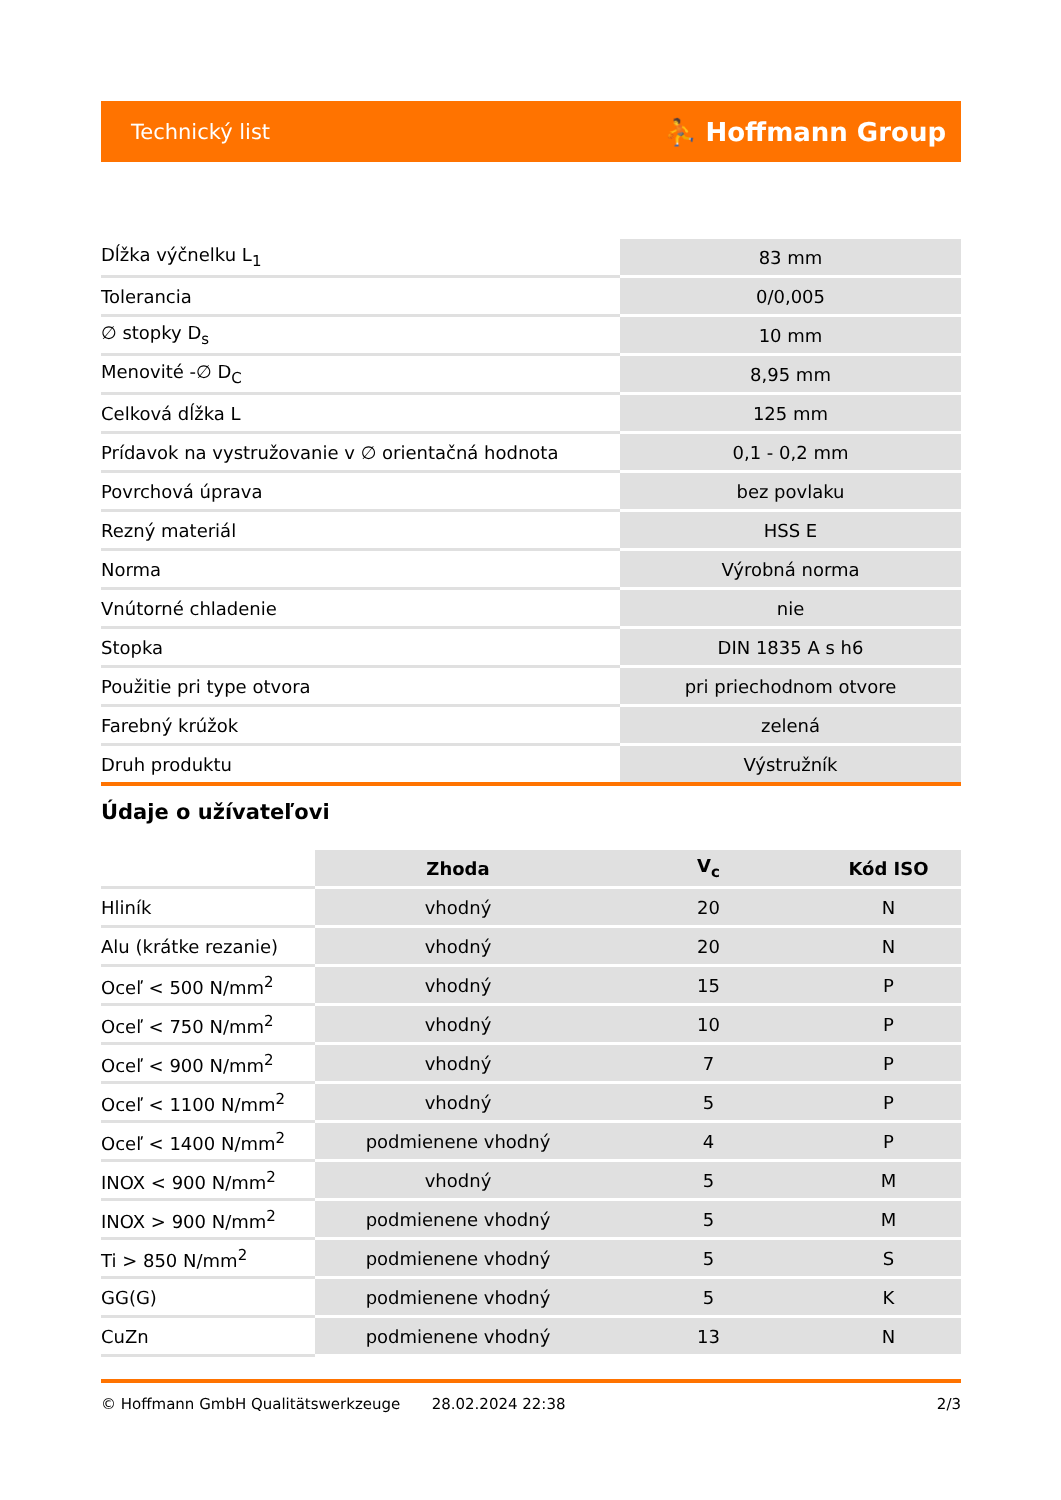Technický list ⛹ Hoffmann Group
| Dĺžka výčnelku L<sub>1</sub> | 83 mm |
| Tolerancia | 0/0,005 |
| ∅ stopky D<sub>s</sub> | 10 mm |
| Menovité -∅ D<sub>C</sub> | 8,95 mm |
| Celková dĺžka L | 125 mm |
| Prídavok na vystružovanie v ∅ orientačná hodnota | 0,1 - 0,2 mm |
| Povrchová úprava | bez povlaku |
| Rezný materiál | HSS E |
| Norma | Výrobná norma |
| Vnútorné chladenie | nie |
| Stopka | DIN 1835 A s h6 |
| Použitie pri type otvora | pri priechodnom otvore |
| Farebný krúžok | zelená |
| Druh produktu | Výstružník |
Údaje o užívateľovi
| | Zhoda | V<sub>c</sub> | Kód ISO |
| Hliník | vhodný | 20 | N |
| Alu (krátke rezanie) | vhodný | 20 | N |
| Oceľ < 500 N/mm<sup>2</sup> | vhodný | 15 | P |
| Oceľ < 750 N/mm<sup>2</sup> | vhodný | 10 | P |
| Oceľ < 900 N/mm<sup>2</sup> | vhodný | 7 | P |
| Oceľ < 1100 N/mm<sup>2</sup> | vhodný | 5 | P |
| Oceľ < 1400 N/mm<sup>2</sup> | podmienene vhodný | 4 | P |
| INOX < 900 N/mm<sup>2</sup> | vhodný | 5 | M |
| INOX > 900 N/mm<sup>2</sup> | podmienene vhodný | 5 | M |
| Ti > 850 N/mm<sup>2</sup> | podmienene vhodný | 5 | S |
| GG(G) | podmienene vhodný | 5 | K |
| CuZn | podmienene vhodný | 13 | N |
© Hoffmann GmbH Qualitätswerkzeuge 28.02.2024 22:38 2/3